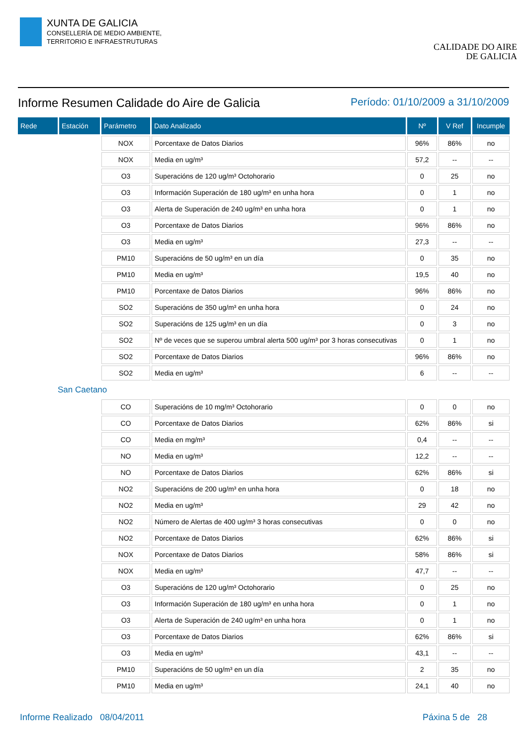XUNTA DE GALICIA
CONSELLERÍA DE MEDIO AMBIENTE,
TERRITORIO E INFRAESTRUTURAS
CALIDADE DO AIRE
DE GALICIA
Informe Resumen Calidade do Aire de Galicia Período: 01/10/2009 a 31/10/2009
| Rede | Estación | Parámetro | Dato Analizado | Nº | V Ref | Incumple |
| --- | --- | --- | --- | --- | --- | --- |
| | | NOX | Porcentaxe de Datos Diarios | 96% | 86% | no |
| | | NOX | Media en ug/m³ | 57,2 | -- | -- |
| | | O3 | Superacións de 120 ug/m³ Octohorario | 0 | 25 | no |
| | | O3 | Información Superación de 180 ug/m³ en unha hora | 0 | 1 | no |
| | | O3 | Alerta de Superación de 240 ug/m³ en unha hora | 0 | 1 | no |
| | | O3 | Porcentaxe de Datos Diarios | 96% | 86% | no |
| | | O3 | Media en ug/m³ | 27,3 | -- | -- |
| | | PM10 | Superacións de 50 ug/m³ en un día | 0 | 35 | no |
| | | PM10 | Media en ug/m³ | 19,5 | 40 | no |
| | | PM10 | Porcentaxe de Datos Diarios | 96% | 86% | no |
| | | SO2 | Superacións de 350 ug/m³ en unha hora | 0 | 24 | no |
| | | SO2 | Superacións de 125 ug/m³ en un día | 0 | 3 | no |
| | | SO2 | Nº de veces que se superou umbral alerta 500 ug/m³ por 3 horas consecutivas | 0 | 1 | no |
| | | SO2 | Porcentaxe de Datos Diarios | 96% | 86% | no |
| | | SO2 | Media en ug/m³ | 6 | -- | -- |
| San Caetano | | | | | | |
| | | CO | Superacións de 10 mg/m³ Octohorario | 0 | 0 | no |
| | | CO | Porcentaxe de Datos Diarios | 62% | 86% | si |
| | | CO | Media en mg/m³ | 0,4 | -- | -- |
| | | NO | Media en ug/m³ | 12,2 | -- | -- |
| | | NO | Porcentaxe de Datos Diarios | 62% | 86% | si |
| | | NO2 | Superacións de 200 ug/m³ en unha hora | 0 | 18 | no |
| | | NO2 | Media en ug/m³ | 29 | 42 | no |
| | | NO2 | Número de Alertas de 400 ug/m³ 3 horas consecutivas | 0 | 0 | no |
| | | NO2 | Porcentaxe de Datos Diarios | 62% | 86% | si |
| | | NOX | Porcentaxe de Datos Diarios | 58% | 86% | si |
| | | NOX | Media en ug/m³ | 47,7 | -- | -- |
| | | O3 | Superacións de 120 ug/m³ Octohorario | 0 | 25 | no |
| | | O3 | Información Superación de 180 ug/m³ en unha hora | 0 | 1 | no |
| | | O3 | Alerta de Superación de 240 ug/m³ en unha hora | 0 | 1 | no |
| | | O3 | Porcentaxe de Datos Diarios | 62% | 86% | si |
| | | O3 | Media en ug/m³ | 43,1 | -- | -- |
| | | PM10 | Superacións de 50 ug/m³ en un día | 2 | 35 | no |
| | | PM10 | Media en ug/m³ | 24,1 | 40 | no |
Informe Realizado 08/04/2011 Páxina 5 de 28